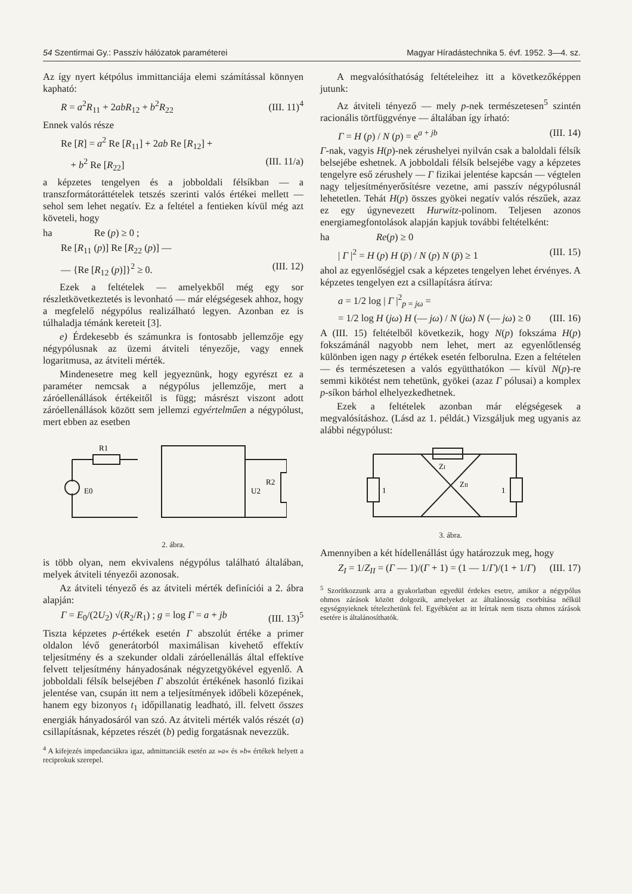54 Szentirmai Gy.: Passzív hálózatok paraméterei Magyar Híradástechnika 5. évf. 1952. 3—4. sz.
Az így nyert kétpólus immittanciája elemi számítással könnyen kapható:
R = a<sup>2</sup>R<sub>11</sub> + 2ab R<sub>12</sub> + b<sup>2</sup>R<sub>22</sub> (III. 11)<sup>4</sup>
Ennek valós része
Re [R] = a<sup>2</sup> Re [R<sub>11</sub>] + 2ab Re [R<sub>12</sub>] +
+ b<sup>2</sup> Re [R<sub>22</sub>] (III. 11/a)
a képzetes tengelyen és a jobboldali félsíkban — a transzformátoráttételek tetszés szerinti valós értékei mellett — sehol sem lehet negatív. Ez a feltétel a fentieken kívül még azt követeli, hogy
ha Re (p) ≥ 0 ;
Re [R<sub>11</sub> (p)] Re [R<sub>22</sub> (p)] —
— {Re [R<sub>12</sub> (p)]}<sup>2</sup> ≥ 0. (III. 12)
Ezek a feltételek — amelyekből még egy sor részletkövetkeztetés is levonható — már elégségesek ahhoz, hogy a megfelelő négypólus realizálható legyen. Azonban ez is túlhaladja témánk kereteit [3].
e) Érdekesebb és számunkra is fontosabb jellemzője egy négypólusnak az üzemi átviteli tényezője, vagy ennek logaritmusa, az átviteli mérték.
Mindenesetre meg kell jegyeznünk, hogy egyrészt ez a paraméter nemcsak a négypólus jellemzője, mert a záróellenállások értékeitől is függ; másrészt viszont adott záróellenállások között sem jellemzi egyértelműen a négypólust, mert ebben az esetben
R1
E0
U2
R2
2. ábra.
is több olyan, nem ekvivalens négypólus található általában, melyek átviteli tényezői azonosak.
Az átviteli tényező és az átviteli mérték definíciói a 2. ábra alapján:
Γ = E<sub>0</sub>/(2U<sub>2</sub>) √(R<sub>2</sub>/R<sub>1</sub>) ; g = log Γ = a + jb (III. 13)<sup>5</sup>
Tiszta képzetes p-értékek esetén Γ abszolút értéke a primer oldalon lévő generátorból maximálisan kivehető effektív teljesítmény és a szekunder oldali záróellenállás által effektíve felvett teljesítmény hányadosának négyzetgyökével egyenlő. A jobboldali félsík belsejében Γ abszolút értékének hasonló fizikai jelentése van, csupán itt nem a teljesítmények időbeli közepének, hanem egy bizonyos t<sub>1</sub> időpillanatig leadható, ill. felvett összes energiák hányadosáról van szó. Az átviteli mérték valós részét (a) csillapításnak, képzetes részét (b) pedig forgatásnak nevezzük.
<sup>4</sup> A kifejezés impedanciákra igaz, admittanciák esetén az »a« és »b« értékek helyett a reciprokuk szerepel.
A megvalósíthatóság feltételeihez itt a következőképpen jutunk:
Az átviteli tényező — mely p-nek természetesen<sup>5</sup> szintén racionális törtfüggvénye — általában így írható:
Γ = H (p) / N (p) = e<sup>a + jb</sup> (III. 14)
Γ-nak, vagyis H(p)-nek zérushelyei nyilván csak a baloldali félsík belsejébe eshetnek. A jobboldali félsík belsejébe vagy a képzetes tengelyre eső zérushely — Γ fizikai jelentése kapcsán — végtelen nagy teljesítményerősítésre vezetne, ami passzív négypólusnál lehetetlen. Tehát H(p) összes gyökei negatív valós részűek, azaz ez egy úgynevezett Hurwitz-polinom. Teljesen azonos energiamegfontolások alapján kapjuk további feltételként:
ha Re(p) ≥ 0
| Γ |<sup>2</sup> = H (p) H (p̄) / N (p) N (p̄) ≥ 1 (III. 15)
ahol az egyenlőségjel csak a képzetes tengelyen lehet érvényes. A képzetes tengelyen ezt a csillapításra átírva:
a = 1/2 log | Γ |<sup>2</sup><sub>p = jω</sub> =
= 1/2 log H (jω) H (— jω) / N (jω) N (— jω) ≥ 0 (III. 16)
A (III. 15) feltételből következik, hogy N(p) fokszáma H(p) fokszámánál nagyobb nem lehet, mert az egyenlőtlenség különben igen nagy p értékek esetén felborulna. Ezen a feltételen — és természetesen a valós együtthatókon — kívül N(p)-re semmi kikötést nem tehetünk, gyökei (azaz Γ pólusai) a komplex p-síkon bárhol elhelyezkedhetnek.
Ezek a feltételek azonban már elégségesek a megvalósításhoz. (Lásd az 1. példát.) Vizsgáljuk meg ugyanis az alábbi négypólust:
ZI
ZII
1
1
3. ábra.
Amennyiben a két hídellenállást úgy határozzuk meg, hogy
Z<sub>I</sub> = 1/Z<sub>II</sub> = (Γ — 1)/(Γ + 1) = (1 — 1/Γ)/(1 + 1/Γ) (III. 17)
<sup>5</sup> Szorítkozzunk arra a gyakorlatban egyedül érdekes esetre, amikor a négypólus ohmos zárások között dolgozik, amelyeket az általánosság csorbítása nélkül egységnyieknek tételezhetünk fel. Egyébként az itt leírtak nem tiszta ohmos zárások esetére is általánosíthatók.